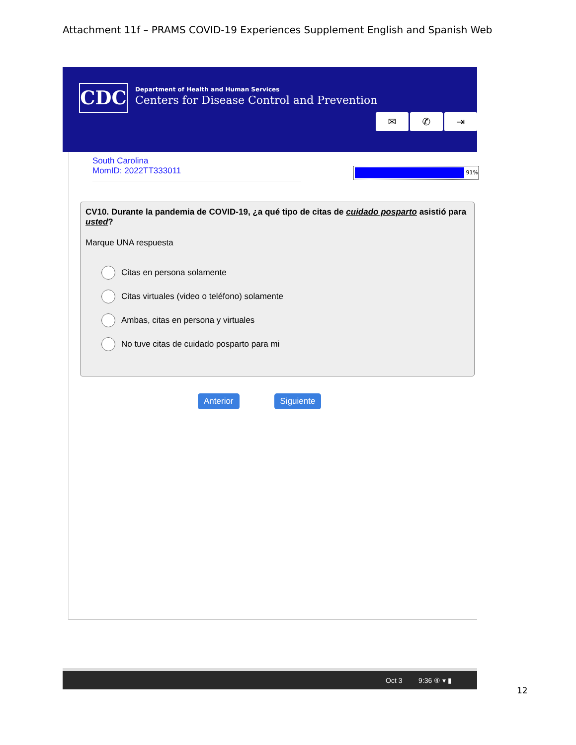Attachment 11f – PRAMS COVID-19 Experiences Supplement English and Spanish Web
CDC
Department of Health and Human Services
Centers for Disease Control and Prevention
✉ ✆ ⇥
South Carolina
MomID: 2022TT333011
91%
CV10. Durante la pandemia de COVID-19, ¿a qué tipo de citas de cuidado posparto asistió para usted?
Marque UNA respuesta
Citas en persona solamente
Citas virtuales (video o teléfono) solamente
Ambas, citas en persona y virtuales
No tuve citas de cuidado posparto para mi
Anterior Siguiente
Oct 3 9:36 ④ ▾ ▮
12